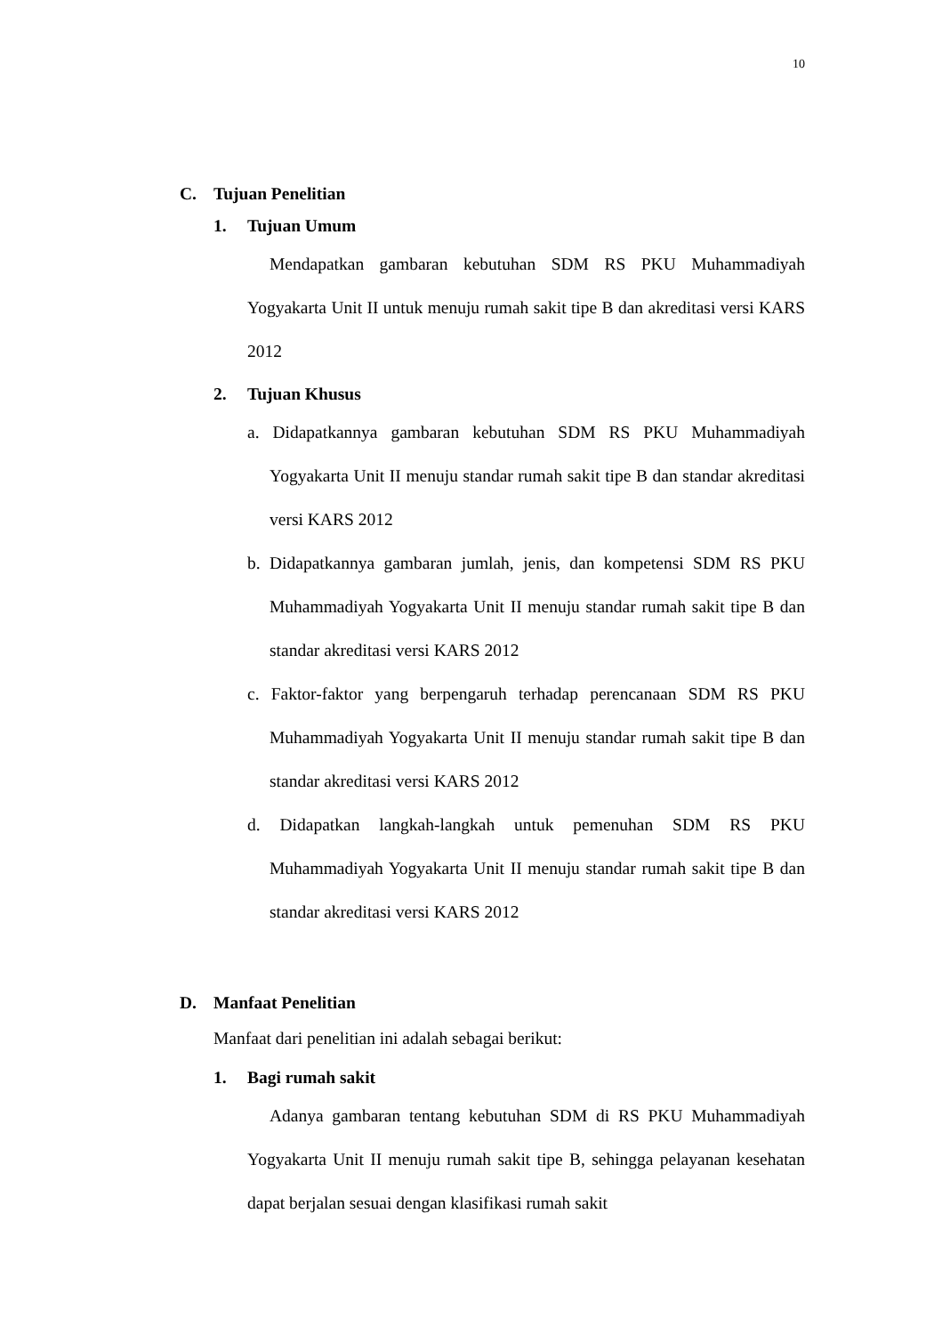10
C. Tujuan Penelitian
1. Tujuan Umum
Mendapatkan gambaran kebutuhan SDM RS PKU Muhammadiyah Yogyakarta Unit II untuk menuju rumah sakit tipe B dan akreditasi versi KARS 2012
2. Tujuan Khusus
a. Didapatkannya gambaran kebutuhan SDM RS PKU Muhammadiyah Yogyakarta Unit II menuju standar rumah sakit tipe B dan standar akreditasi versi KARS 2012
b. Didapatkannya gambaran jumlah, jenis, dan kompetensi SDM RS PKU Muhammadiyah Yogyakarta Unit II menuju standar rumah sakit tipe B dan standar akreditasi versi KARS 2012
c. Faktor-faktor yang berpengaruh terhadap perencanaan SDM RS PKU Muhammadiyah Yogyakarta Unit II menuju standar rumah sakit tipe B dan standar akreditasi versi KARS 2012
d. Didapatkan langkah-langkah untuk pemenuhan SDM RS PKU Muhammadiyah Yogyakarta Unit II menuju standar rumah sakit tipe B dan standar akreditasi versi KARS 2012
D. Manfaat Penelitian
Manfaat dari penelitian ini adalah sebagai berikut:
1. Bagi rumah sakit
Adanya gambaran tentang kebutuhan SDM di RS PKU Muhammadiyah Yogyakarta Unit II menuju rumah sakit tipe B, sehingga pelayanan kesehatan dapat berjalan sesuai dengan klasifikasi rumah sakit